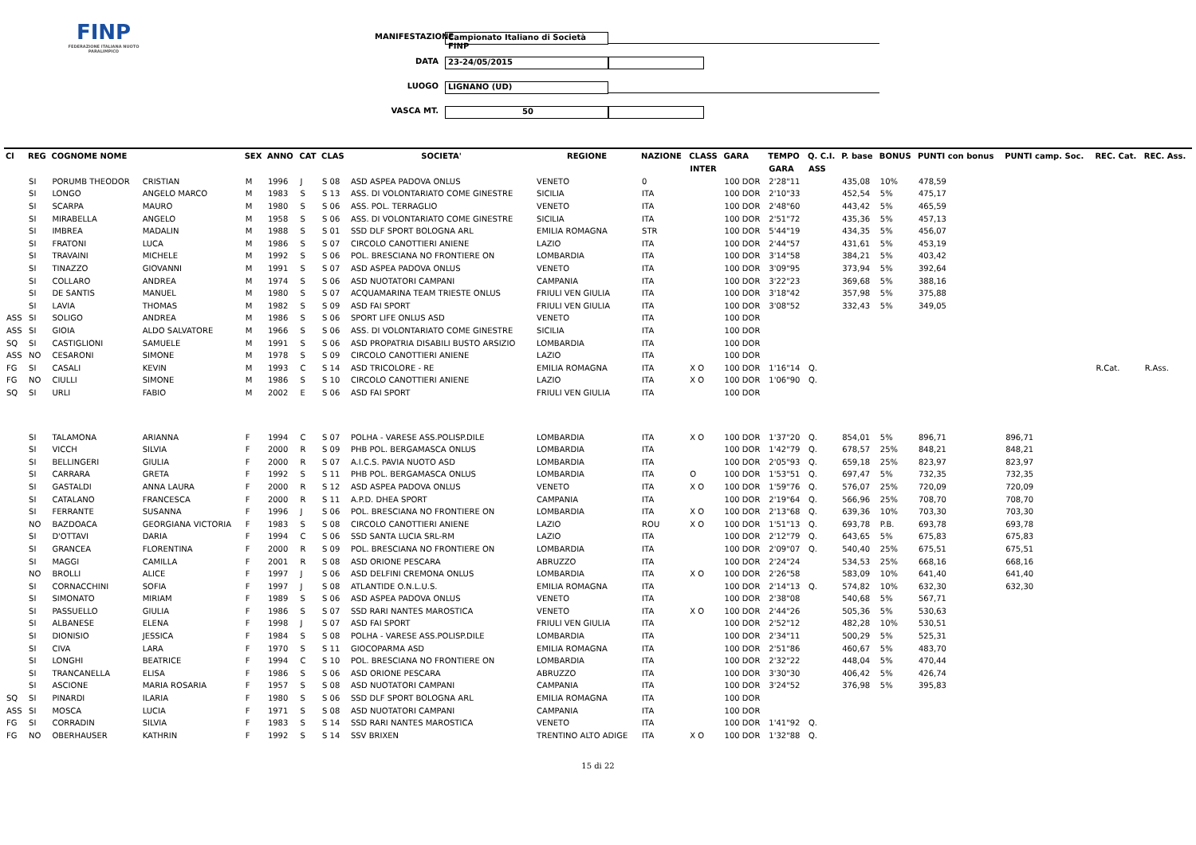FINP
FEDERAZIONE ITALIANA NUOTO PARALIMPICO
MANIFESTAZIONE Campionato Italiano di Società FINP
DATA 23-24/05/2015
LUOGO LIGNANO (UD)
VASCA MT. 50
| Cl | REG | COGNOME NOME | | SEX | ANNO | CAT | CLAS | SOCIETA' | REGIONE | NAZIONE | CLASS | GARA | TEMPO | Q. C.I. | P. base | BONUS | PUNTI con bonus | PUNTI camp. Soc. | REC. Cat. | REC. Ass. |
| --- | --- | --- | --- | --- | --- | --- | --- | --- | --- | --- | --- | --- | --- | --- | --- | --- | --- | --- | --- | --- |
| | | | | | | | | | | | INTER | | GARA | ASS | | | | | | |
| | SI | PORUMB THEODOR | CRISTIAN | M | 1996 | J | S 08 | ASD ASPEA PADOVA ONLUS | VENETO | 0 | | 100 DOR | 2'28"11 | | 435,08 | 10% | 478,59 | | | |
| | SI | LONGO | ANGELO MARCO | M | 1983 | S | S 13 | ASS. DI VOLONTARIATO COME GINESTRE | SICILIA | ITA | | 100 DOR | 2'10"33 | | 452,54 | 5% | 475,17 | | | |
| | SI | SCARPA | MAURO | M | 1980 | S | S 06 | ASS. POL. TERRAGLIO | VENETO | ITA | | 100 DOR | 2'48"60 | | 443,42 | 5% | 465,59 | | | |
| | SI | MIRABELLA | ANGELO | M | 1958 | S | S 06 | ASS. DI VOLONTARIATO COME GINESTRE | SICILIA | ITA | | 100 DOR | 2'51"72 | | 435,36 | 5% | 457,13 | | | |
| | SI | IMBREA | MADALIN | M | 1988 | S | S 01 | SSD DLF SPORT BOLOGNA ARL | EMILIA ROMAGNA | STR | | 100 DOR | 5'44"19 | | 434,35 | 5% | 456,07 | | | |
| | SI | FRATONI | LUCA | M | 1986 | S | S 07 | CIRCOLO CANOTTIERI ANIENE | LAZIO | ITA | | 100 DOR | 2'44"57 | | 431,61 | 5% | 453,19 | | | |
| | SI | TRAVAINI | MICHELE | M | 1992 | S | S 06 | POL. BRESCIANA NO FRONTIERE ON | LOMBARDIA | ITA | | 100 DOR | 3'14"58 | | 384,21 | 5% | 403,42 | | | |
| | SI | TINAZZO | GIOVANNI | M | 1991 | S | S 07 | ASD ASPEA PADOVA ONLUS | VENETO | ITA | | 100 DOR | 3'09"95 | | 373,94 | 5% | 392,64 | | | |
| | SI | COLLARO | ANDREA | M | 1974 | S | S 06 | ASD NUOTATORI CAMPANI | CAMPANIA | ITA | | 100 DOR | 3'22"23 | | 369,68 | 5% | 388,16 | | | |
| | SI | DE SANTIS | MANUEL | M | 1980 | S | S 07 | ACQUAMARINA TEAM TRIESTE ONLUS | FRIULI VEN GIULIA | ITA | | 100 DOR | 3'18"42 | | 357,98 | 5% | 375,88 | | | |
| | SI | LAVIA | THOMAS | M | 1982 | S | S 09 | ASD FAI SPORT | FRIULI VEN GIULIA | ITA | | 100 DOR | 3'08"52 | | 332,43 | 5% | 349,05 | | | |
| ASS | SI | SOLIGO | ANDREA | M | 1986 | S | S 06 | SPORT LIFE ONLUS ASD | VENETO | ITA | | 100 DOR | | | | | | | | |
| ASS | SI | GIOIA | ALDO SALVATORE | M | 1966 | S | S 06 | ASS. DI VOLONTARIATO COME GINESTRE | SICILIA | ITA | | 100 DOR | | | | | | | | |
| SQ | SI | CASTIGLIONI | SAMUELE | M | 1991 | S | S 06 | ASD PROPATRIA DISABILI BUSTO ARSIZIO | LOMBARDIA | ITA | | 100 DOR | | | | | | | | |
| ASS | NO | CESARONI | SIMONE | M | 1978 | S | S 09 | CIRCOLO CANOTTIERI ANIENE | LAZIO | ITA | | 100 DOR | | | | | | | | |
| FG | SI | CASALI | KEVIN | M | 1993 | C | S 14 | ASD TRICOLORE - RE | EMILIA ROMAGNA | ITA | X O | 100 DOR | 1'16"14 | Q. | | | | | R.Cat. | R.Ass. |
| FG | NO | CIULLI | SIMONE | M | 1986 | S | S 10 | CIRCOLO CANOTTIERI ANIENE | LAZIO | ITA | X O | 100 DOR | 1'06"90 | Q. | | | | | | |
| SQ | SI | URLI | FABIO | M | 2002 | E | S 06 | ASD FAI SPORT | FRIULI VEN GIULIA | ITA | | 100 DOR | | | | | | | | |
| | SI | TALAMONA | ARIANNA | F | 1994 | C | S 07 | POLHA - VARESE ASS.POLISP.DILE | LOMBARDIA | ITA | X O | 100 DOR | 1'37"20 | Q. | 854,01 | 5% | 896,71 | 896,71 | | |
| | SI | VICCH | SILVIA | F | 2000 | R | S 09 | PHB POL. BERGAMASCA ONLUS | LOMBARDIA | ITA | | 100 DOR | 1'42"79 | Q. | 678,57 | 25% | 848,21 | 848,21 | | |
| | SI | BELLINGERI | GIULIA | F | 2000 | R | S 07 | A.I.C.S. PAVIA NUOTO ASD | LOMBARDIA | ITA | | 100 DOR | 2'05"93 | Q. | 659,18 | 25% | 823,97 | 823,97 | | |
| | SI | CARRARA | GRETA | F | 1992 | S | S 11 | PHB POL. BERGAMASCA ONLUS | LOMBARDIA | ITA | O | 100 DOR | 1'53"51 | Q. | 697,47 | 5% | 732,35 | 732,35 | | |
| | SI | GASTALDI | ANNA LAURA | F | 2000 | R | S 12 | ASD ASPEA PADOVA ONLUS | VENETO | ITA | X O | 100 DOR | 1'59"76 | Q. | 576,07 | 25% | 720,09 | 720,09 | | |
| | SI | CATALANO | FRANCESCA | F | 2000 | R | S 11 | A.P.D. DHEA SPORT | CAMPANIA | ITA | | 100 DOR | 2'19"64 | Q. | 566,96 | 25% | 708,70 | 708,70 | | |
| | SI | FERRANTE | SUSANNA | F | 1996 | J | S 06 | POL. BRESCIANA NO FRONTIERE ON | LOMBARDIA | ITA | X O | 100 DOR | 2'13"68 | Q. | 639,36 | 10% | 703,30 | 703,30 | | |
| | NO | BAZDOACA | GEORGIANA VICTORIA | F | 1983 | S | S 08 | CIRCOLO CANOTTIERI ANIENE | LAZIO | ROU | X O | 100 DOR | 1'51"13 | Q. | 693,78 | P.B. | 693,78 | 693,78 | | |
| | SI | D'OTTAVI | DARIA | F | 1994 | C | S 06 | SSD SANTA LUCIA SRL-RM | LAZIO | ITA | | 100 DOR | 2'12"79 | Q. | 643,65 | 5% | 675,83 | 675,83 | | |
| | SI | GRANCEA | FLORENTINA | F | 2000 | R | S 09 | POL. BRESCIANA NO FRONTIERE ON | LOMBARDIA | ITA | | 100 DOR | 2'09"07 | Q. | 540,40 | 25% | 675,51 | 675,51 | | |
| | SI | MAGGI | CAMILLA | F | 2001 | R | S 08 | ASD ORIONE PESCARA | ABRUZZO | ITA | | 100 DOR | 2'24"24 | | 534,53 | 25% | 668,16 | 668,16 | | |
| | NO | BROLLI | ALICE | F | 1997 | J | S 06 | ASD DELFINI CREMONA ONLUS | LOMBARDIA | ITA | X O | 100 DOR | 2'26"58 | | 583,09 | 10% | 641,40 | 641,40 | | |
| | SI | CORNACCHINI | SOFIA | F | 1997 | J | S 08 | ATLANTIDE O.N.L.U.S. | EMILIA ROMAGNA | ITA | | 100 DOR | 2'14"13 | Q. | 574,82 | 10% | 632,30 | 632,30 | | |
| | SI | SIMONATO | MIRIAM | F | 1989 | S | S 06 | ASD ASPEA PADOVA ONLUS | VENETO | ITA | | 100 DOR | 2'38"08 | | 540,68 | 5% | 567,71 | | | |
| | SI | PASSUELLO | GIULIA | F | 1986 | S | S 07 | SSD RARI NANTES MAROSTICA | VENETO | ITA | X O | 100 DOR | 2'44"26 | | 505,36 | 5% | 530,63 | | | |
| | SI | ALBANESE | ELENA | F | 1998 | J | S 07 | ASD FAI SPORT | FRIULI VEN GIULIA | ITA | | 100 DOR | 2'52"12 | | 482,28 | 10% | 530,51 | | | |
| | SI | DIONISIO | JESSICA | F | 1984 | S | S 08 | POLHA - VARESE ASS.POLISP.DILE | LOMBARDIA | ITA | | 100 DOR | 2'34"11 | | 500,29 | 5% | 525,31 | | | |
| | SI | CIVA | LARA | F | 1970 | S | S 11 | GIOCOPARMA ASD | EMILIA ROMAGNA | ITA | | 100 DOR | 2'51"86 | | 460,67 | 5% | 483,70 | | | |
| | SI | LONGHI | BEATRICE | F | 1994 | C | S 10 | POL. BRESCIANA NO FRONTIERE ON | LOMBARDIA | ITA | | 100 DOR | 2'32"22 | | 448,04 | 5% | 470,44 | | | |
| | SI | TRANCANELLA | ELISA | F | 1986 | S | S 06 | ASD ORIONE PESCARA | ABRUZZO | ITA | | 100 DOR | 3'30"30 | | 406,42 | 5% | 426,74 | | | |
| | SI | ASCIONE | MARIA ROSARIA | F | 1957 | S | S 08 | ASD NUOTATORI CAMPANI | CAMPANIA | ITA | | 100 DOR | 3'24"52 | | 376,98 | 5% | 395,83 | | | |
| SQ | SI | PINARDI | ILARIA | F | 1980 | S | S 06 | SSD DLF SPORT BOLOGNA ARL | EMILIA ROMAGNA | ITA | | 100 DOR | | | | | | | | |
| ASS | SI | MOSCA | LUCIA | F | 1971 | S | S 08 | ASD NUOTATORI CAMPANI | CAMPANIA | ITA | | 100 DOR | | | | | | | | |
| FG | SI | CORRADIN | SILVIA | F | 1983 | S | S 14 | SSD RARI NANTES MAROSTICA | VENETO | ITA | | 100 DOR | 1'41"92 | Q. | | | | | | |
| FG | NO | OBERHAUSER | KATHRIN | F | 1992 | S | S 14 | SSV BRIXEN | TRENTINO ALTO ADIGE | ITA | X O | 100 DOR | 1'32"88 | Q. | | | | | | |
15 di 22